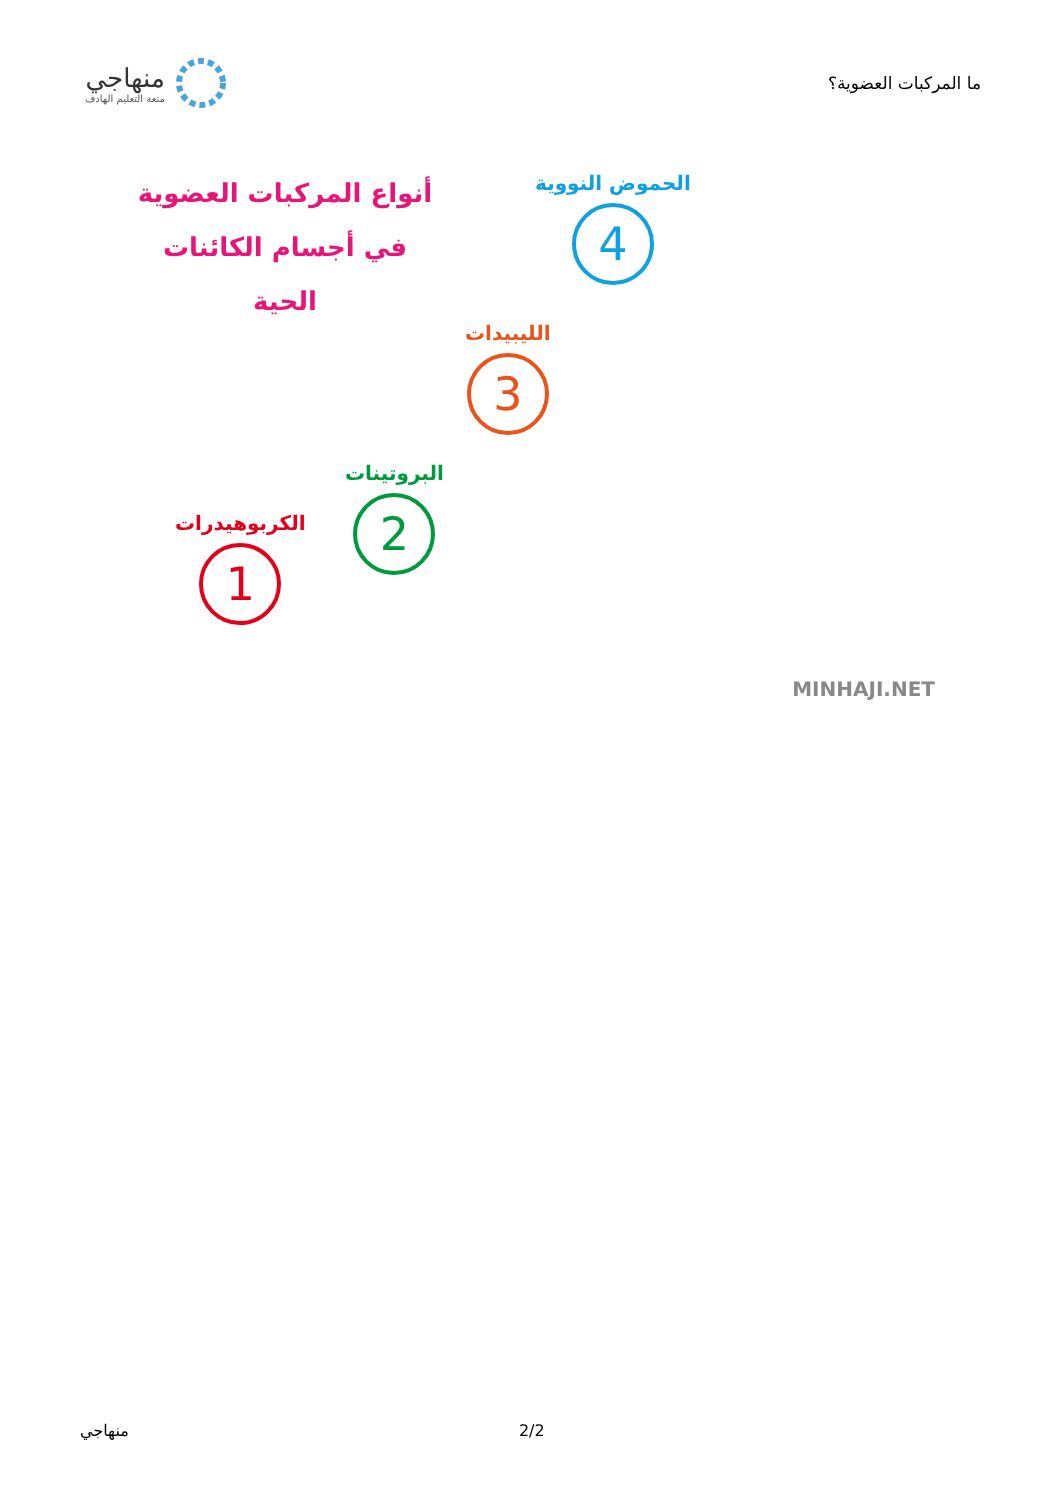ما المركبات العضوية؟
منهاجي
متعة التعليم الهادف
أنواع المركبات العضوية
في أجسام الكائنات الحية
الكربوهيدرات
1
البروتينات
2
الليبيدات
3
الحموض النووية
4
MINHAJI.NET
منهاجي 2/2